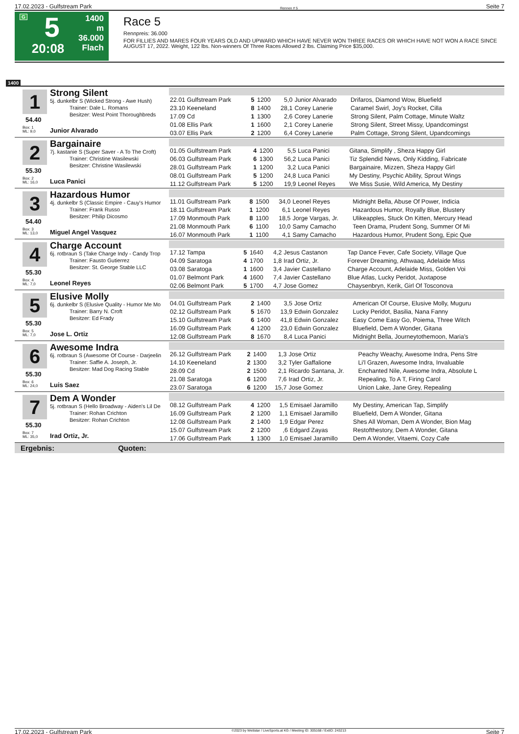17.02.2023 - Gulfstream Park Rennen # 5 Seite 7
G
5
20:08
1400 m
36.000
Flach
Race 5
Rennpreis: 36.000
FOR FILLIES AND MARES FOUR YEARS OLD AND UPWARD WHICH HAVE NEVER WON THREE RACES OR WHICH HAVE NOT WON A RACE SINCE AUGUST 17, 2022. Weight, 122 lbs. Non-winners Of Three Races Allowed 2 lbs. Claiming Price $35,000.
1400
1 Strong Silent
5j. dunkelbr S (Wicked Strong - Awe Hush)
Trainer: Dale L. Romans
Besitzer: West Point Thoroughbreds
54.40
Box: 1
ML: 9,0
Junior Alvarado
| 22.01 Gulfstream Park | 5 | 1200 | 5,0 | Junior Alvarado | Drifaros, Diamond Wow, Bluefield |
| 23.10 Keeneland | 8 | 1400 | 28,1 | Corey Lanerie | Caramel Swirl, Joy's Rocket, Cilla |
| 17.09 Cd | 1 | 1300 | 2,6 | Corey Lanerie | Strong Silent, Palm Cottage, Minute Waltz |
| 01.08 Ellis Park | 1 | 1600 | 2,1 | Corey Lanerie | Strong Silent, Street Missy, Upandcomingst |
| 03.07 Ellis Park | 2 | 1200 | 6,4 | Corey Lanerie | Palm Cottage, Strong Silent, Upandcomings |
2 Bargainaire
7j. kastanie S (Super Saver - A To The Croft)
Trainer: Christine Wasilewski
Besitzer: Christine Wasilewski
55.30
Box: 2
ML: 16,0
Luca Panici
| 01.05 Gulfstream Park | 4 | 1200 | 5,5 | Luca Panici | Gitana, Simplify , Sheza Happy Girl |
| 06.03 Gulfstream Park | 6 | 1300 | 56,2 | Luca Panici | Tiz Splendid News, Only Kidding, Fabricate |
| 28.01 Gulfstream Park | 1 | 1200 | 3,2 | Luca Panici | Bargainaire, Mizzen, Sheza Happy Girl |
| 08.01 Gulfstream Park | 5 | 1200 | 24,8 | Luca Panici | My Destiny, Psychic Ability, Sprout Wings |
| 11.12 Gulfstream Park | 5 | 1200 | 19,9 | Leonel Reyes | We Miss Susie, Wild America, My Destiny |
3 Hazardous Humor
4j. dunkelbr S (Classic Empire - Cauy's Humor
Trainer: Frank Russo
Besitzer: Philip Dicosmo
54.40
Box: 3
ML: 13,0
Miguel Angel Vasquez
| 11.01 Gulfstream Park | 8 | 1500 | 34,0 | Leonel Reyes | Midnight Bella, Abuse Of Power, Indicia |
| 18.11 Gulfstream Park | 1 | 1200 | 6,1 | Leonel Reyes | Hazardous Humor, Royally Blue, Blustery |
| 17.09 Monmouth Park | 8 | 1100 | 18,5 | Jorge Vargas, Jr. | Ulikeapples, Stuck On Kitten, Mercury Head |
| 21.08 Monmouth Park | 6 | 1100 | 10,0 | Samy Camacho | Teen Drama, Prudent Song, Summer Of Mi |
| 16.07 Monmouth Park | 1 | 1100 | 4,1 | Samy Camacho | Hazardous Humor, Prudent Song, Epic Que |
4 Charge Account
6j. rotbraun S (Take Charge Indy - Candy Trop
Trainer: Fausto Gutierrez
Besitzer: St. George Stable LLC
55.30
Box: 4
ML: 7,0
Leonel Reyes
| 17.12 Tampa | 5 | 1640 | 4,2 | Jesus Castanon | Tap Dance Fever, Cafe Society, Village Que |
| 04.09 Saratoga | 4 | 1700 | 1,8 | Irad Ortiz, Jr. | Forever Dreaming, Athwaaq, Adelaide Miss |
| 03.08 Saratoga | 1 | 1600 | 3,4 | Javier Castellano | Charge Account, Adelaide Miss, Golden Voi |
| 01.07 Belmont Park | 4 | 1600 | 7,4 | Javier Castellano | Blue Atlas, Lucky Peridot, Juxtapose |
| 02.06 Belmont Park | 5 | 1700 | 4,7 | Jose Gomez | Chaysenbryn, Kerik, Girl Of Tosconova |
5 Elusive Molly
6j. dunkelbr S (Elusive Quality - Humor Me Mo
Trainer: Barry N. Croft
Besitzer: Ed Frady
55.30
Box: 5
ML: 7,0
Jose L. Ortiz
| 04.01 Gulfstream Park | 2 | 1400 | 3,5 | Jose Ortiz | American Of Course, Elusive Molly, Muguru |
| 02.12 Gulfstream Park | 5 | 1670 | 13,9 | Edwin Gonzalez | Lucky Peridot, Basilia, Nana Fanny |
| 15.10 Gulfstream Park | 6 | 1400 | 41,8 | Edwin Gonzalez | Easy Come Easy Go, Poiema, Three Witch |
| 16.09 Gulfstream Park | 4 | 1200 | 23,0 | Edwin Gonzalez | Bluefield, Dem A Wonder, Gitana |
| 12.08 Gulfstream Park | 8 | 1670 | 8,4 | Luca Panici | Midnight Bella, Journeytothemoon, Maria's |
6 Awesome Indra
6j. rotbraun S (Awesome Of Course - Darjeelin
Trainer: Saffie A. Joseph, Jr.
Besitzer: Mad Dog Racing Stable
55.30
Box: 6
ML: 24,0
Luis Saez
| 26.12 Gulfstream Park | 2 | 1400 | 1,3 | Jose Ortiz | Peachy Weachy, Awesome Indra, Pens Stre |
| 14.10 Keeneland | 2 | 1300 | 3,2 | Tyler Gaffalione | Li'l Grazen, Awesome Indra, Invaluable |
| 28.09 Cd | 2 | 1500 | 2,1 | Ricardo Santana, Jr. | Enchanted Nile, Awesome Indra, Absolute L |
| 21.08 Saratoga | 6 | 1200 | 7,6 | Irad Ortiz, Jr. | Repealing, To A T, Firing Carol |
| 23.07 Saratoga | 6 | 1200 | 15,7 | Jose Gomez | Union Lake, Jane Grey, Repealing |
7 Dem A Wonder
5j. rotbraun S (Hello Broadway - Aiden's Lil De
Trainer: Rohan Crichton
Besitzer: Rohan Crichton
55.30
Box: 7
ML: 35,0
Irad Ortiz, Jr.
| 08.12 Gulfstream Park | 4 | 1200 | 1,5 | Emisael Jaramillo | My Destiny, American Tap, Simplify |
| 16.09 Gulfstream Park | 2 | 1200 | 1,1 | Emisael Jaramillo | Bluefield, Dem A Wonder, Gitana |
| 12.08 Gulfstream Park | 2 | 1400 | 1,9 | Edgar Perez | Shes All Woman, Dem A Wonder, Bion Mag |
| 15.07 Gulfstream Park | 2 | 1200 | ,6 | Edgard Zayas | Restofthestory, Dem A Wonder, Gitana |
| 17.06 Gulfstream Park | 1 | 1300 | 1,0 | Emisael Jaramillo | Dem A Wonder, Vitaemi, Cozy Cafe |
Ergebnis: Quoten:
17.02.2023 - Gulfstream Park ©2023 by Wettstar / LiveSports.at KG / Meeting ID: 305168 / ExtID: 243213 Seite 7